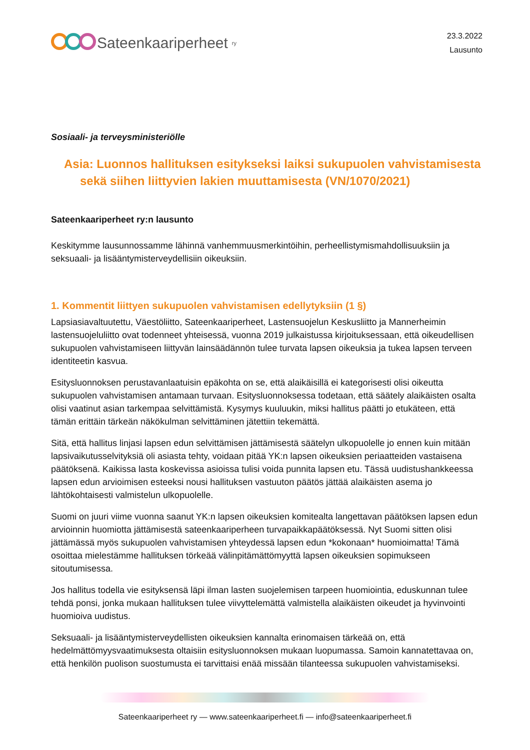Sateenkaariperheet<sup>ry</sup>
23.3.2022
Lausunto
Sosiaali- ja terveysministeriölle
Asia: Luonnos hallituksen esitykseksi laiksi sukupuolen vahvistamisesta sekä siihen liittyvien lakien muuttamisesta (VN/1070/2021)
Sateenkaariperheet ry:n lausunto
Keskitymme lausunnossamme lähinnä vanhemmuusmerkintöihin, perheellistymismahdollisuuksiin ja seksuaali- ja lisääntymisterveydellisiin oikeuksiin.
1. Kommentit liittyen sukupuolen vahvistamisen edellytyksiin (1 §)
Lapsiasiavaltuutettu, Väestöliitto, Sateenkaariperheet, Lastensuojelun Keskusliitto ja Mannerheimin lastensuojeluliitto ovat todenneet yhteisessä, vuonna 2019 julkaistussa kirjoituksessaan, että oikeudellisen sukupuolen vahvistamiseen liittyvän lainsäädännön tulee turvata lapsen oikeuksia ja tukea lapsen terveen identiteetin kasvua.
Esitysluonnoksen perustavanlaatuisin epäkohta on se, että alaikäisillä ei kategorisesti olisi oikeutta sukupuolen vahvistamisen antamaan turvaan. Esitysluonnoksessa todetaan, että säätely alaikäisten osalta olisi vaatinut asian tarkempaa selvittämistä. Kysymys kuuluukin, miksi hallitus päätti jo etukäteen, että tämän erittäin tärkeän näkökulman selvittäminen jätettiin tekemättä.
Sitä, että hallitus linjasi lapsen edun selvittämisen jättämisestä säätelyn ulkopuolelle jo ennen kuin mitään lapsivaikutusselvityksiä oli asiasta tehty, voidaan pitää YK:n lapsen oikeuksien periaatteiden vastaisena päätöksenä. Kaikissa lasta koskevissa asioissa tulisi voida punnita lapsen etu. Tässä uudistushankkeessa lapsen edun arvioimisen esteeksi nousi hallituksen vastuuton päätös jättää alaikäisten asema jo lähtökohtaisesti valmistelun ulkopuolelle.
Suomi on juuri viime vuonna saanut YK:n lapsen oikeuksien komitealta langettavan päätöksen lapsen edun arvioinnin huomiotta jättämisestä sateenkaariperheen turvapaikkapäätöksessä. Nyt Suomi sitten olisi jättämässä myös sukupuolen vahvistamisen yhteydessä lapsen edun *kokonaan* huomioimatta! Tämä osoittaa mielestämme hallituksen törkeää välinpitämättömyyttä lapsen oikeuksien sopimukseen sitoutumisessa.
Jos hallitus todella vie esityksensä läpi ilman lasten suojelemisen tarpeen huomiointia, eduskunnan tulee tehdä ponsi, jonka mukaan hallituksen tulee viivyttelemättä valmistella alaikäisten oikeudet ja hyvinvointi huomioiva uudistus.
Seksuaali- ja lisääntymisterveydellisten oikeuksien kannalta erinomaisen tärkeää on, että hedelmättömyysvaatimuksesta oltaisiin esitysluonnoksen mukaan luopumassa. Samoin kannatettavaa on, että henkilön puolison suostumusta ei tarvittaisi enää missään tilanteessa sukupuolen vahvistamiseksi.
Sateenkaariperheet ry — www.sateenkaariperheet.fi — info@sateenkaariperheet.fi